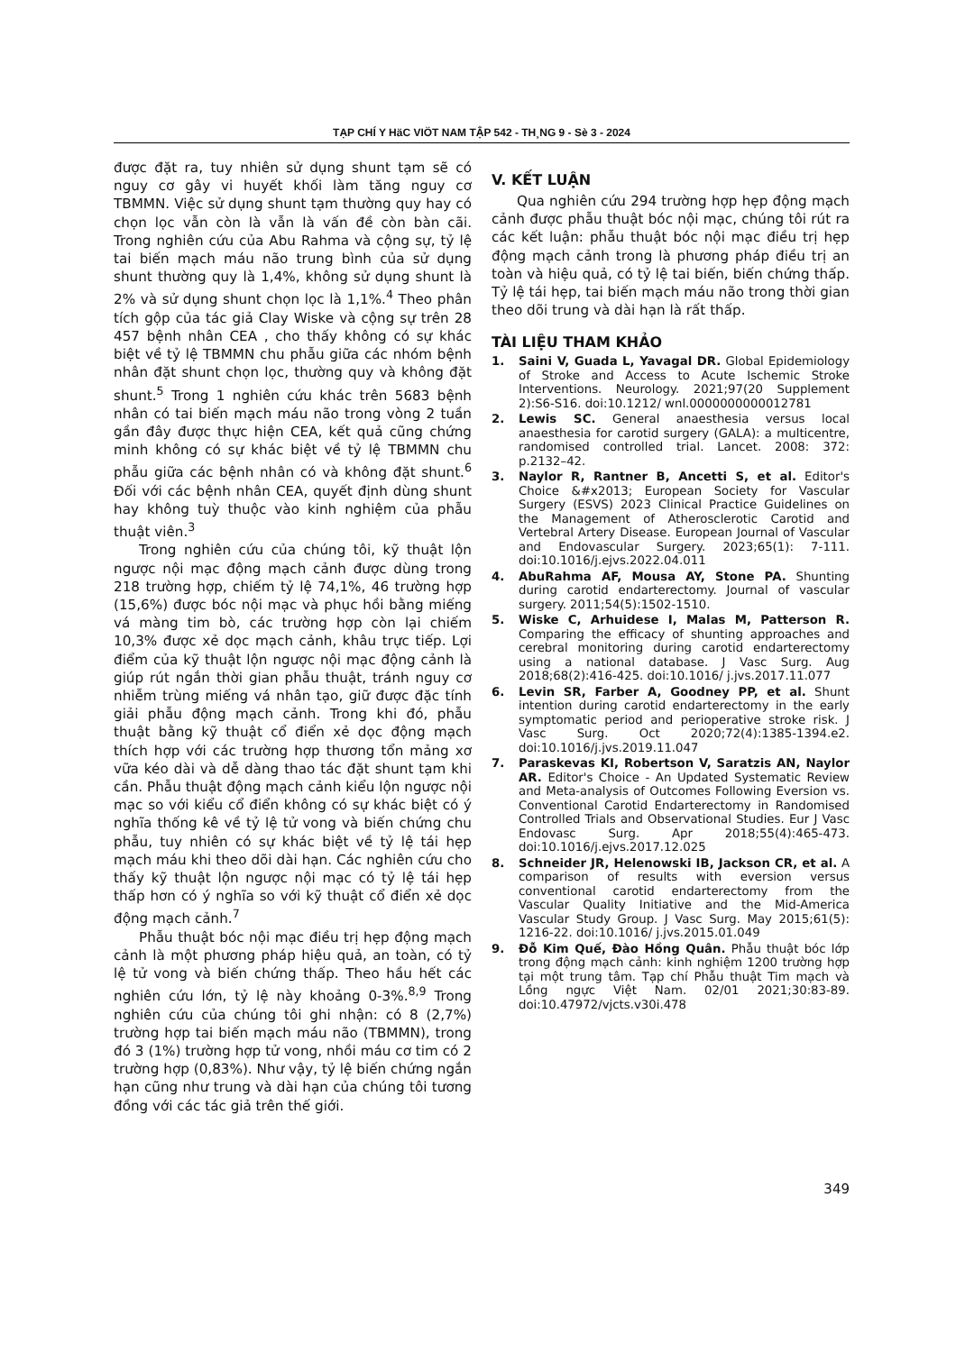TẠP CHÍ Y HäC VIÖT NAM TẬP 542 - TH¸NG 9 - Sè 3 - 2024
được đặt ra, tuy nhiên sử dụng shunt tạm sẽ có nguy cơ gây vi huyết khối làm tăng nguy cơ TBMMN. Việc sử dụng shunt tạm thường quy hay có chọn lọc vẫn còn là vẫn là vấn đề còn bàn cãi. Trong nghiên cứu của Abu Rahma và cộng sự, tỷ lệ tai biến mạch máu não trung bình của sử dụng shunt thường quy là 1,4%, không sử dụng shunt là 2% và sử dụng shunt chọn lọc là 1,1%.<sup>4</sup> Theo phân tích gộp của tác giả Clay Wiske và cộng sự trên 28 457 bệnh nhân CEA , cho thấy không có sự khác biệt về tỷ lệ TBMMN chu phẫu giữa các nhóm bệnh nhân đặt shunt chọn lọc, thường quy và không đặt shunt.<sup>5</sup> Trong 1 nghiên cứu khác trên 5683 bệnh nhân có tai biến mạch máu não trong vòng 2 tuần gần đây được thực hiện CEA, kết quả cũng chứng minh không có sự khác biệt về tỷ lệ TBMMN chu phẫu giữa các bệnh nhân có và không đặt shunt.<sup>6</sup> Đối với các bệnh nhân CEA, quyết định dùng shunt hay không tuỳ thuộc vào kinh nghiệm của phẫu thuật viên.<sup>3</sup>
Trong nghiên cứu của chúng tôi, kỹ thuật lộn ngược nội mạc động mạch cảnh được dùng trong 218 trường hợp, chiếm tỷ lệ 74,1%, 46 trường hợp (15,6%) được bóc nội mạc và phục hồi bằng miếng vá màng tim bò, các trường hợp còn lại chiếm 10,3% được xẻ dọc mạch cảnh, khâu trực tiếp. Lợi điểm của kỹ thuật lộn ngược nội mạc động cảnh là giúp rút ngắn thời gian phẫu thuật, tránh nguy cơ nhiễm trùng miếng vá nhân tạo, giữ được đặc tính giải phẫu động mạch cảnh. Trong khi đó, phẫu thuật bằng kỹ thuật cổ điển xẻ dọc động mạch thích hợp với các trường hợp thương tổn mảng xơ vữa kéo dài và dễ dàng thao tác đặt shunt tạm khi cần. Phẫu thuật động mạch cảnh kiểu lộn ngược nội mạc so với kiểu cổ điển không có sự khác biệt có ý nghĩa thống kê về tỷ lệ tử vong và biến chứng chu phẫu, tuy nhiên có sự khác biệt về tỷ lệ tái hẹp mạch máu khi theo dõi dài hạn. Các nghiên cứu cho thấy kỹ thuật lộn ngược nội mạc có tỷ lệ tái hẹp thấp hơn có ý nghĩa so với kỹ thuật cổ điển xẻ dọc động mạch cảnh.<sup>7</sup>
Phẫu thuật bóc nội mạc điều trị hẹp động mạch cảnh là một phương pháp hiệu quả, an toàn, có tỷ lệ tử vong và biến chứng thấp. Theo hầu hết các nghiên cứu lớn, tỷ lệ này khoảng 0-3%.<sup>8,9</sup> Trong nghiên cứu của chúng tôi ghi nhận: có 8 (2,7%) trường hợp tai biến mạch máu não (TBMMN), trong đó 3 (1%) trường hợp tử vong, nhồi máu cơ tim có 2 trường hợp (0,83%). Như vậy, tỷ lệ biến chứng ngắn hạn cũng như trung và dài hạn của chúng tôi tương đồng với các tác giả trên thế giới.
V. KẾT LUẬN
Qua nghiên cứu 294 trường hợp hẹp động mạch cảnh được phẫu thuật bóc nội mạc, chúng tôi rút ra các kết luận: phẫu thuật bóc nội mạc điều trị hẹp động mạch cảnh trong là phương pháp điều trị an toàn và hiệu quả, có tỷ lệ tai biến, biến chứng thấp. Tỷ lệ tái hẹp, tai biến mạch máu não trong thời gian theo dõi trung và dài hạn là rất thấp.
TÀI LIỆU THAM KHẢO
1. Saini V, Guada L, Yavagal DR. Global Epidemiology of Stroke and Access to Acute Ischemic Stroke Interventions. Neurology. 2021;97(20 Supplement 2):S6-S16. doi:10.1212/ wnl.0000000000012781
2. Lewis SC. General anaesthesia versus local anaesthesia for carotid surgery (GALA): a multicentre, randomised controlled trial. Lancet. 2008: 372: p.2132–42.
3. Naylor R, Rantner B, Ancetti S, et al. Editor's Choice &#x2013; European Society for Vascular Surgery (ESVS) 2023 Clinical Practice Guidelines on the Management of Atherosclerotic Carotid and Vertebral Artery Disease. European Journal of Vascular and Endovascular Surgery. 2023;65(1): 7-111. doi:10.1016/j.ejvs.2022.04.011
4. AbuRahma AF, Mousa AY, Stone PA. Shunting during carotid endarterectomy. Journal of vascular surgery. 2011;54(5):1502-1510.
5. Wiske C, Arhuidese I, Malas M, Patterson R. Comparing the efficacy of shunting approaches and cerebral monitoring during carotid endarterectomy using a national database. J Vasc Surg. Aug 2018;68(2):416-425. doi:10.1016/ j.jvs.2017.11.077
6. Levin SR, Farber A, Goodney PP, et al. Shunt intention during carotid endarterectomy in the early symptomatic period and perioperative stroke risk. J Vasc Surg. Oct 2020;72(4):1385-1394.e2. doi:10.1016/j.jvs.2019.11.047
7. Paraskevas KI, Robertson V, Saratzis AN, Naylor AR. Editor's Choice - An Updated Systematic Review and Meta-analysis of Outcomes Following Eversion vs. Conventional Carotid Endarterectomy in Randomised Controlled Trials and Observational Studies. Eur J Vasc Endovasc Surg. Apr 2018;55(4):465-473. doi:10.1016/j.ejvs.2017.12.025
8. Schneider JR, Helenowski IB, Jackson CR, et al. A comparison of results with eversion versus conventional carotid endarterectomy from the Vascular Quality Initiative and the Mid-America Vascular Study Group. J Vasc Surg. May 2015;61(5): 1216-22. doi:10.1016/ j.jvs.2015.01.049
9. Đỗ Kim Quế, Đào Hồng Quân. Phẫu thuật bóc lớp trong động mạch cảnh: kinh nghiệm 1200 trường hợp tại một trung tâm. Tạp chí Phẫu thuật Tim mạch và Lồng ngực Việt Nam. 02/01 2021;30:83-89. doi:10.47972/vjcts.v30i.478
349